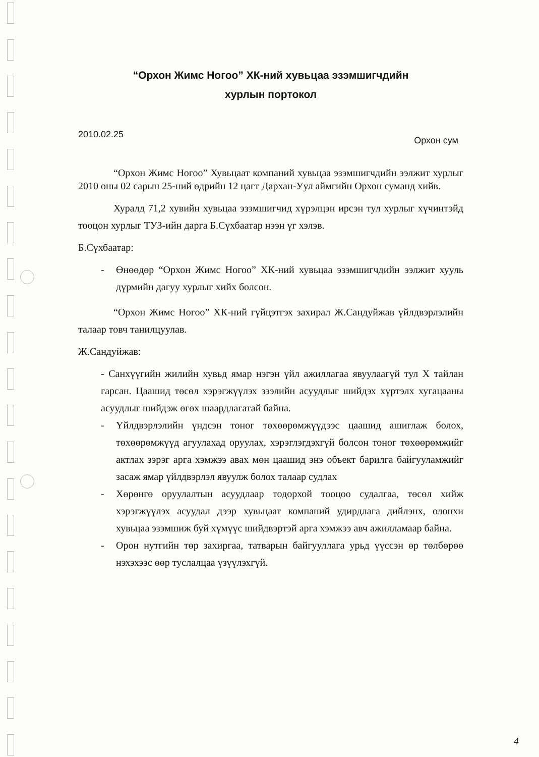“Орхон Жимс Ногоо” ХК-ний хувьцаа эзэмшигчдийн
хурлын портокол
2010.02.25 Орхон сум
“Орхон Жимс Ногоо” Хувьцаат компаний хувьцаа эзэмшигчдийн ээлжит хурлыг 2010 оны 02 сарын 25-ний өдрийн 12 цагт Дархан-Уул аймгийн Орхон суманд хийв.
Хуралд 71,2 хувийн хувьцаа эзэмшигчид хүрэлцэн ирсэн тул хурлыг хүчинтэйд тооцон хурлыг ТУЗ-ийн дарга Б.Сүхбаатар нээн үг хэлэв.
Б.Сүхбаатар:
- Өнөөдөр “Орхон Жимс Ногоо” ХК-ний хувьцаа эзэмшигчдийн ээлжит хууль дүрмийн дагуу хурлыг хийх болсон.
“Орхон Жимс Ногоо” ХК-ний гүйцэтгэх захирал Ж.Сандуйжав үйлдвэрлэлийн талаар товч танилцуулав.
Ж.Сандуйжав:
- Санхүүгийн жилийн хувьд ямар нэгэн үйл ажиллагаа явуулаагүй тул Х тайлан гарсан. Цаашид төсөл хэрэгжүүлэх зээлийн асуудлыг шийдэх хүртэлх хугацааны асуудлыг шийдэж өгөх шаардлагатай байна.
- Үйлдвэрлэлийн үндсэн тоног төхөөрөмжүүдээс цаашид ашиглаж болох, төхөөрөмжүүд агуулахад оруулах, хэрэглэгдэхгүй болсон тоног төхөөрөмжийг актлах зэрэг арга хэмжээ авах мөн цаашид энэ объект барилга байгууламжийг засаж ямар үйлдвэрлэл явуулж болох талаар судлах
- Хөрөнгө оруулалтын асуудлаар тодорхой тооцоо судалгаа, төсөл хийж хэрэгжүүлэх асуудал дээр хувьцаат компаний удирдлага дийлэнх, олонхи хувьцаа эзэмшиж буй хүмүүс шийдвэртэй арга хэмжээ авч ажилламаар байна.
- Орон нутгийн төр захиргаа, татварын байгууллага урьд үүссэн өр төлбөрөө нэхэхээс өөр туслалцаа үзүүлэхгүй.
4